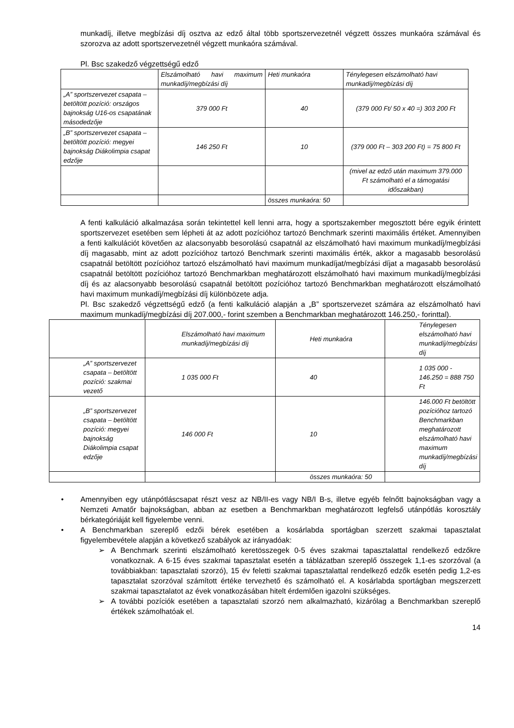munkadíj, illetve megbízási díj osztva az edző által több sportszervezetnél végzett összes munkaóra számával és szorozva az adott sportszervezetnél végzett munkaóra számával.
Pl. Bsc szakedző végzettségű edző
| | Elszámolható havi maximum munkadíj/megbízási díj | Heti munkaóra | Ténylegesen elszámolható havi munkadíj/megbízási díj |
| „A” sportszervezet csapata – betöltött pozíció: országos bajnokság U16-os csapatának másodedzője | 379 000 Ft | 40 | (379 000 Ft/ 50 x 40 =) 303 200 Ft |
| „B” sportszervezet csapata – betöltött pozíció: megyei bajnokság Diákolimpia csapat edzője | 146 250 Ft | 10 | (379 000 Ft – 303 200 Ft) = 75 800 Ft |
| | | | (mivel az edző után maximum 379.000 Ft számolható el a támogatási időszakban) |
| | | összes munkaóra: 50 | |
A fenti kalkuláció alkalmazása során tekintettel kell lenni arra, hogy a sportszakember megosztott bére egyik érintett sportszervezet esetében sem lépheti át az adott pozícióhoz tartozó Benchmark szerinti maximális értéket. Amennyiben a fenti kalkulációt követően az alacsonyabb besorolású csapatnál az elszámolható havi maximum munkadíj/megbízási díj magasabb, mint az adott pozícióhoz tartozó Benchmark szerinti maximális érték, akkor a magasabb besorolású csapatnál betöltött pozícióhoz tartozó elszámolható havi maximum munkadíjat/megbízási díjat a magasabb besorolású csapatnál betöltött pozícióhoz tartozó Benchmarkban meghatározott elszámolható havi maximum munkadíj/megbízási díj és az alacsonyabb besorolású csapatnál betöltött pozícióhoz tartozó Benchmarkban meghatározott elszámolható havi maximum munkadíj/megbízási díj különbözete adja.
Pl. Bsc szakedző végzettségű edző (a fenti kalkuláció alapján a „B” sportszervezet számára az elszámolható havi maximum munkadíj/megbízási díj 207.000,- forint szemben a Benchmarkban meghatározott 146.250,- forinttal).
| | Elszámolható havi maximum munkadíj/megbízási díj | Heti munkaóra | Ténylegesen elszámolható havi munkadíj/megbízási díj |
| „A” sportszervezet csapata – betöltött pozíció: szakmai vezető | 1 035 000 Ft | 40 | 1 035 000 - 146.250 = 888 750 Ft |
| „B” sportszervezet csapata – betöltött pozíció: megyei bajnokság Diákolimpia csapat edzője | 146 000 Ft | 10 | 146.000 Ft betöltött pozícióhoz tartozó Benchmarkban meghatározott elszámolható havi maximum munkadíj/megbízási díj |
| | | összes munkaóra: 50 | |
• Amennyiben egy utánpótláscsapat részt vesz az NB/II-es vagy NB/I B-s, illetve egyéb felnőtt bajnokságban vagy a Nemzeti Amatőr bajnokságban, abban az esetben a Benchmarkban meghatározott legfelső utánpótlás korosztály bérkategóriáját kell figyelembe venni.
• A Benchmarkban szereplő edzői bérek esetében a kosárlabda sportágban szerzett szakmai tapasztalat figyelembevétele alapján a következő szabályok az irányadóak:
➢ A Benchmark szerinti elszámolható keretösszegek 0-5 éves szakmai tapasztalattal rendelkező edzőkre vonatkoznak. A 6-15 éves szakmai tapasztalat esetén a táblázatban szereplő összegek 1,1-es szorzóval (a továbbiakban: tapasztalati szorzó), 15 év feletti szakmai tapasztalattal rendelkező edzők esetén pedig 1,2-es tapasztalat szorzóval számított értéke tervezhető és számolható el. A kosárlabda sportágban megszerzett szakmai tapasztalatot az évek vonatkozásában hitelt érdemlően igazolni szükséges.
➢ A további pozíciók esetében a tapasztalati szorzó nem alkalmazható, kizárólag a Benchmarkban szereplő értékek számolhatóak el.
14